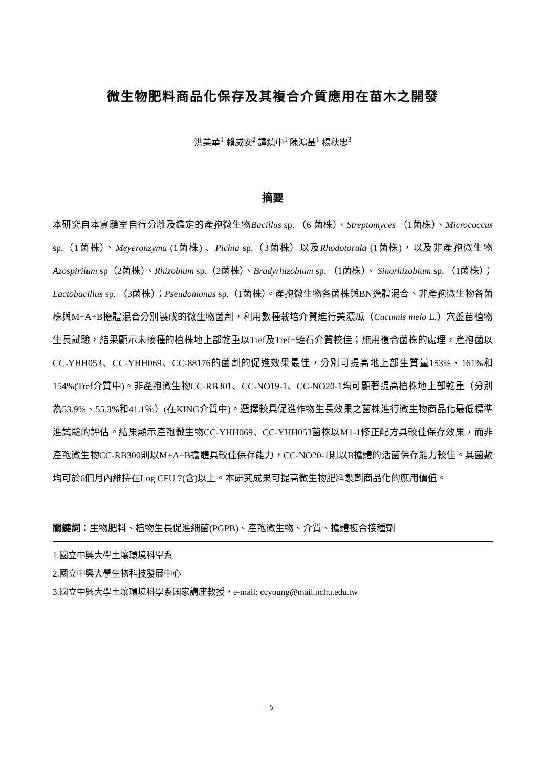微生物肥料商品化保存及其複合介質應用在苗木之開發
洪美華<sup>1</sup> 賴威安<sup>2</sup> 譚鎮中<sup>1</sup> 陳鴻基<sup>1</sup> 楊秋忠<sup>3</sup>
摘要
本研究自本實驗室自行分離及鑑定的產孢微生物Bacillus sp. （6 菌株）、Streptomyces （1菌株）、Micrococcus sp.（1菌株）、Meyeronzyma (1菌株) 、Pichia sp.（3菌株）以及Rhodotorula (1菌株)，以及非產孢微生物Azospirilum sp（2菌株）、Rhizobium sp.（2菌株）、Bradyrhizobium sp. （1菌株）、 Sinorhizobium sp. （1菌株）；Lactobacillus sp. （3菌株）；Pseudomonas sp.（1菌株）。產孢微生物各菌株與BN擔體混合、非產孢微生物各菌株與M+A+B擔體混合分別製成的微生物菌劑，利用數種栽培介質進行美濃瓜（Cucumis melo L.）穴盤苗植物生長試驗，結果顯示未接種的植株地上部乾重以Tref及Tref+蛭石介質較佳；施用複合菌株的處理，產孢菌以CC-YHH053、CC-YHH069、CC-88176的菌劑的促進效果最佳，分別可提高地上部生質量153%、161%和154%(Tref介質中)。非產孢微生物CC-RB301、CC-NO19-1、CC-NO20-1均可顯著提高植株地上部乾重（分別為53.9%、55.3%和41.1％）(在KING介質中)。選擇較具促進作物生長效果之菌株進行微生物商品化最低標準進試驗的評估。結果顯示產孢微生物CC-YHH069、CC-YHH053菌株以M1-1修正配方具較佳保存效果，而非產孢微生物CC-RB300則以M+A+B擔體具較佳保存能力，CC-NO20-1則以B擔體的活菌保存能力較佳。其菌數均可於6個月內維持在Log CFU 7(含)以上。本研究成果可提高微生物肥料製劑商品化的應用價值。
關鍵詞：生物肥料、植物生長促進細菌(PGPB)、產孢微生物、介質、擔體複合接種劑
1.國立中興大學土壤環境科學系
2.國立中興大學生物科技發展中心
3.國立中興大學土壤環境科學系國家講座教授，e-mail: ccyoung@mail.nchu.edu.tw
- 5 -